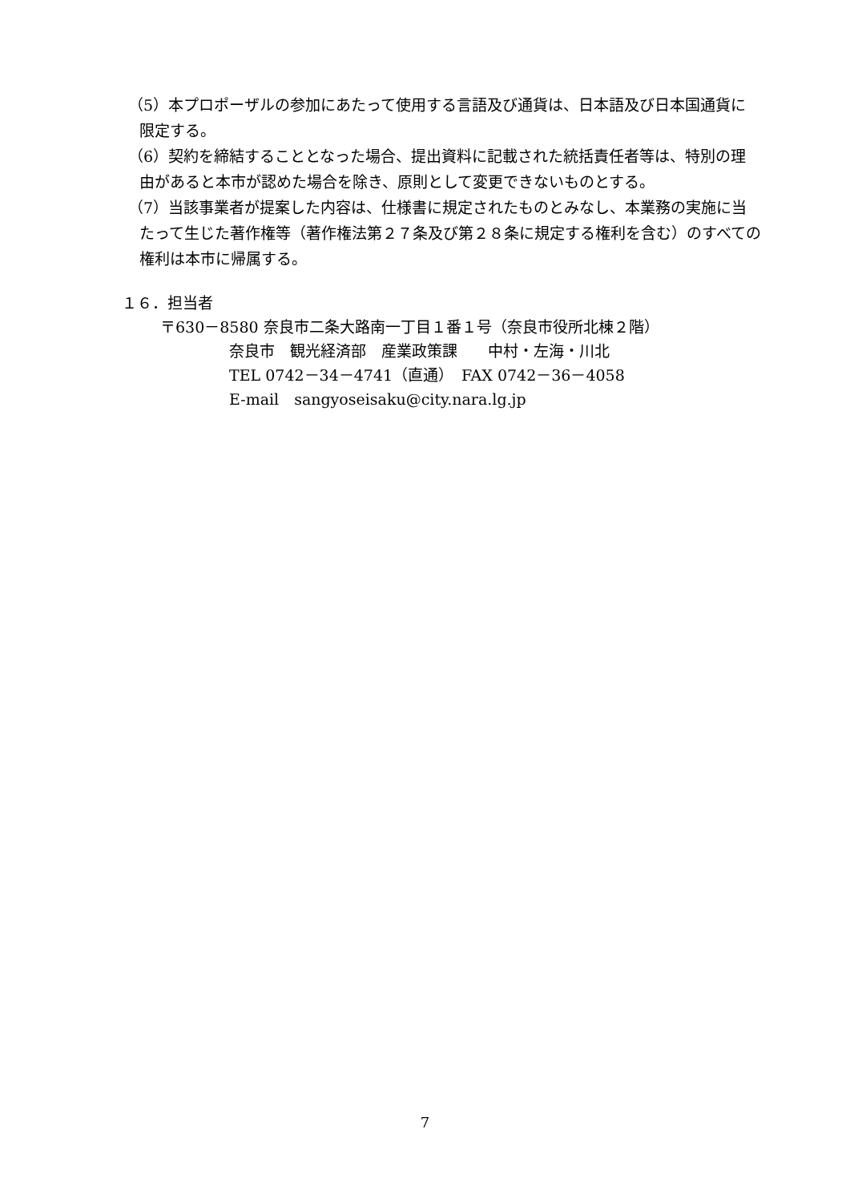（5）本プロポーザルの参加にあたって使用する言語及び通貨は、日本語及び日本国通貨に限定する。
（6）契約を締結することとなった場合、提出資料に記載された統括責任者等は、特別の理由があると本市が認めた場合を除き、原則として変更できないものとする。
（7）当該事業者が提案した内容は、仕様書に規定されたものとみなし、本業務の実施に当たって生じた著作権等（著作権法第２７条及び第２８条に規定する権利を含む）のすべての権利は本市に帰属する。
１６．担当者
〒630－8580 奈良市二条大路南一丁目１番１号（奈良市役所北棟２階）
奈良市　観光経済部　産業政策課　　中村・左海・川北
TEL 0742－34－4741（直通）　FAX 0742－36－4058
E-mail　sangyoseisaku@city.nara.lg.jp
7